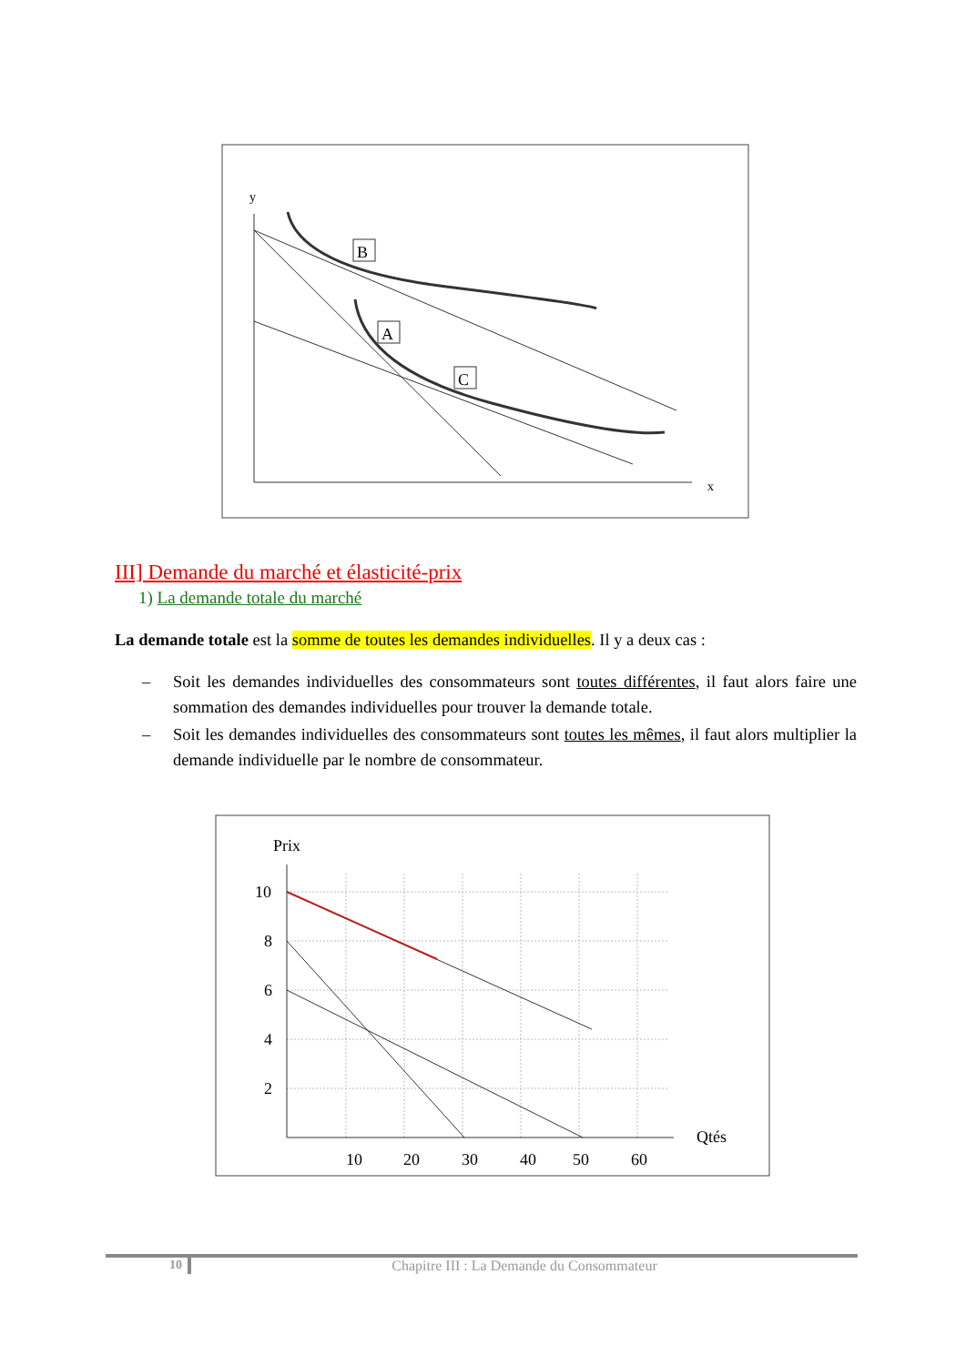y
x
B
A
C
III] Demande du marché et élasticité-prix
1) La demande totale du marché
La demande totale est la somme de toutes les demandes individuelles. Il y a deux cas :
– Soit les demandes individuelles des consommateurs sont toutes différentes, il faut alors faire une sommation des demandes individuelles pour trouver la demande totale.
– Soit les demandes individuelles des consommateurs sont toutes les mêmes, il faut alors multiplier la demande individuelle par le nombre de consommateur.
Prix
10
8
6
4
2
Qtés
10
20
30
40
50
60
10 Chapitre III : La Demande du Consommateur